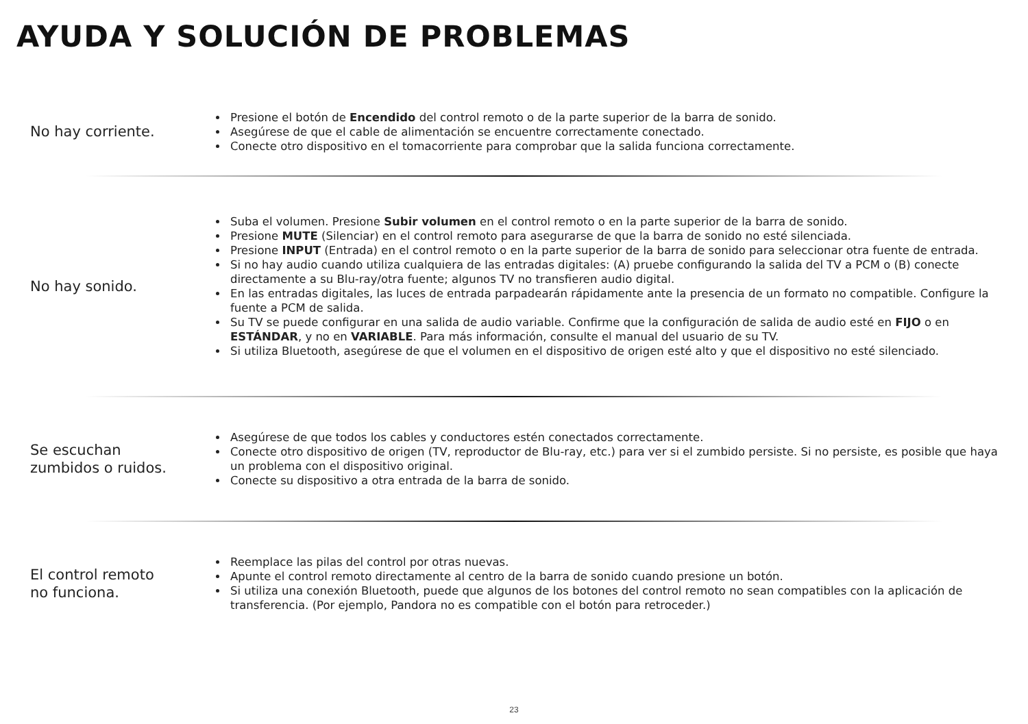AYUDA Y SOLUCIÓN DE PROBLEMAS
No hay corriente.
Presione el botón de Encendido del control remoto o de la parte superior de la barra de sonido.
Asegúrese de que el cable de alimentación se encuentre correctamente conectado.
Conecte otro dispositivo en el tomacorriente para comprobar que la salida funciona correctamente.
No hay sonido.
Suba el volumen. Presione Subir volumen en el control remoto o en la parte superior de la barra de sonido.
Presione MUTE (Silenciar) en el control remoto para asegurarse de que la barra de sonido no esté silenciada.
Presione INPUT (Entrada) en el control remoto o en la parte superior de la barra de sonido para seleccionar otra fuente de entrada.
Si no hay audio cuando utiliza cualquiera de las entradas digitales: (A) pruebe configurando la salida del TV a PCM o (B) conecte directamente a su Blu-ray/otra fuente; algunos TV no transfieren audio digital.
En las entradas digitales, las luces de entrada parpadearán rápidamente ante la presencia de un formato no compatible. Configure la fuente a PCM de salida.
Su TV se puede configurar en una salida de audio variable. Confirme que la configuración de salida de audio esté en FIJO o en ESTÁNDAR, y no en VARIABLE. Para más información, consulte el manual del usuario de su TV.
Si utiliza Bluetooth, asegúrese de que el volumen en el dispositivo de origen esté alto y que el dispositivo no esté silenciado.
Se escuchan
zumbidos o ruidos.
Asegúrese de que todos los cables y conductores estén conectados correctamente.
Conecte otro dispositivo de origen (TV, reproductor de Blu-ray, etc.) para ver si el zumbido persiste. Si no persiste, es posible que haya un problema con el dispositivo original.
Conecte su dispositivo a otra entrada de la barra de sonido.
El control remoto
no funciona.
Reemplace las pilas del control por otras nuevas.
Apunte el control remoto directamente al centro de la barra de sonido cuando presione un botón.
Si utiliza una conexión Bluetooth, puede que algunos de los botones del control remoto no sean compatibles con la aplicación de transferencia. (Por ejemplo, Pandora no es compatible con el botón para retroceder.)
23